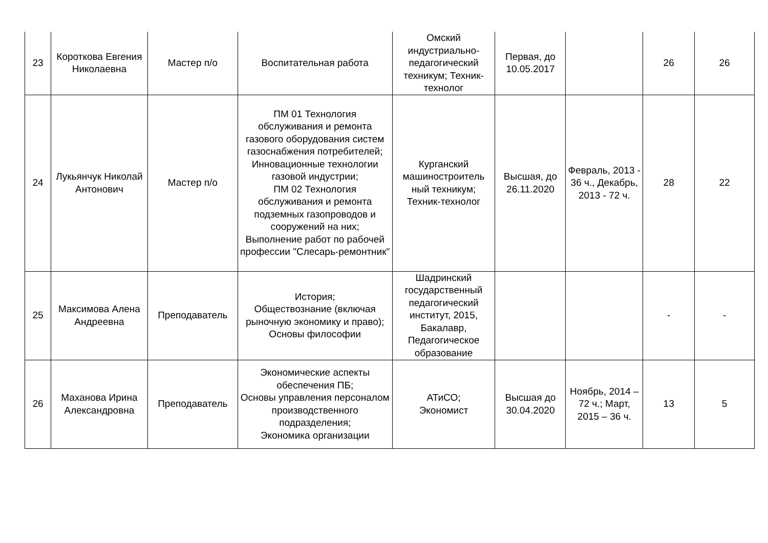| 23 | Короткова Евгения Николаевна | Мастер п/о | Воспитательная работа | Омский индустриально-педагогический техникум; Техник-технолог | Первая, до 10.05.2017 | | 26 | 26 |
| 24 | Лукьянчук Николай Антонович | Мастер п/о | ПМ 01 Технология обслуживания и ремонта газового оборудования систем газоснабжения потребителей; Инновационные технологии газовой индустрии; ПМ 02 Технология обслуживания и ремонта подземных газопроводов и сооружений на них; Выполнение работ по рабочей профессии "Слесарь-ремонтник" | Курганский машиностроитель ный техникум; Техник-технолог | Высшая, до 26.11.2020 | Февраль, 2013 - 36 ч., Декабрь, 2013 - 72 ч. | 28 | 22 |
| 25 | Максимова Алена Андреевна | Преподаватель | История; Обществознание (включая рыночную экономику и право); Основы философии | Шадринский государственный педагогический институт, 2015, Бакалавр, Педагогическое образование | | | - | - |
| 26 | Маханова Ирина Александровна | Преподаватель | Экономические аспекты обеспечения ПБ; Основы управления персоналом производственного подразделения; Экономика организации | АТиСО; Экономист | Высшая до 30.04.2020 | Ноябрь, 2014 – 72 ч.; Март, 2015 – 36 ч. | 13 | 5 |